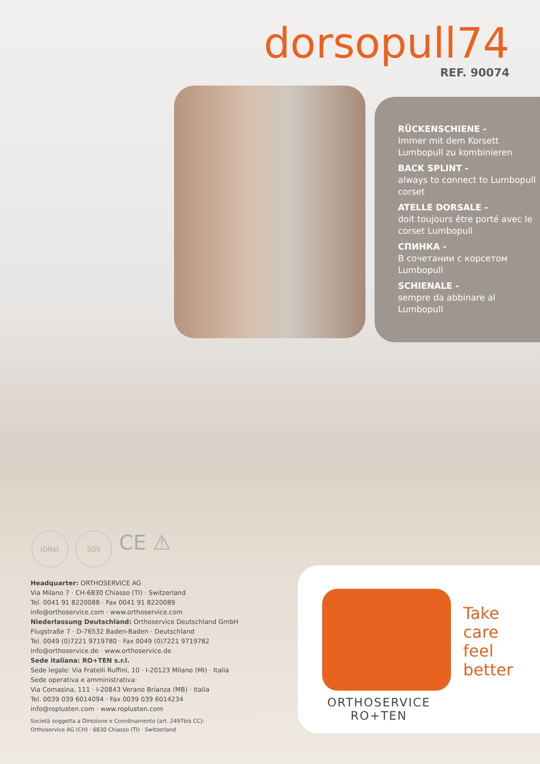dorsopull74
REF. 90074
RÜCKENSCHIENE -
Immer mit dem Korsett Lumbopull zu kombinieren
BACK SPLINT -
always to connect to Lumbopull corset
ATELLE DORSALE -
doit toujours être porté avec le corset Lumbopull
СПИНКА -
В сочетании с корсетом Lumbopull
SCHIENALE -
sempre da abbinare al Lumbopull
IQNet SQS
CE ⚠
Headquarter: ORTHOSERVICE AG
Via Milano 7 · CH-6830 Chiasso (TI) · Switzerland
Tel. 0041 91 8220088 · Fax 0041 91 8220089
info@orthoservice.com · www.orthoservice.com
Niederlassung Deutschland: Orthoservice Deutschland GmbH
Flugstraße 7 · D-76532 Baden-Baden · Deutschland
Tel. 0049 (0)7221 9719780 · Fax 0049 (0)7221 9719782
info@orthoservice.de · www.orthoservice.de
Sede italiana: RO+TEN s.r.l.
Sede legale: Via Fratelli Ruffini, 10 · I-20123 Milano (MI) · Italia
Sede operativa e amministrativa:
Via Comasina, 111 · I-20843 Verano Brianza (MB) · Italia
Tel. 0039 039 6014094 · Fax 0039 039 6014234
info@roplusten.com · www.roplusten.com
Società soggetta a Direzione e Coordinamento (art. 2497bis CC):
Orthoservice AG (CH) · 6830 Chiasso (TI) · Switzerland
Take
care
feel
better
ORTHOSERVICE
RO+TEN